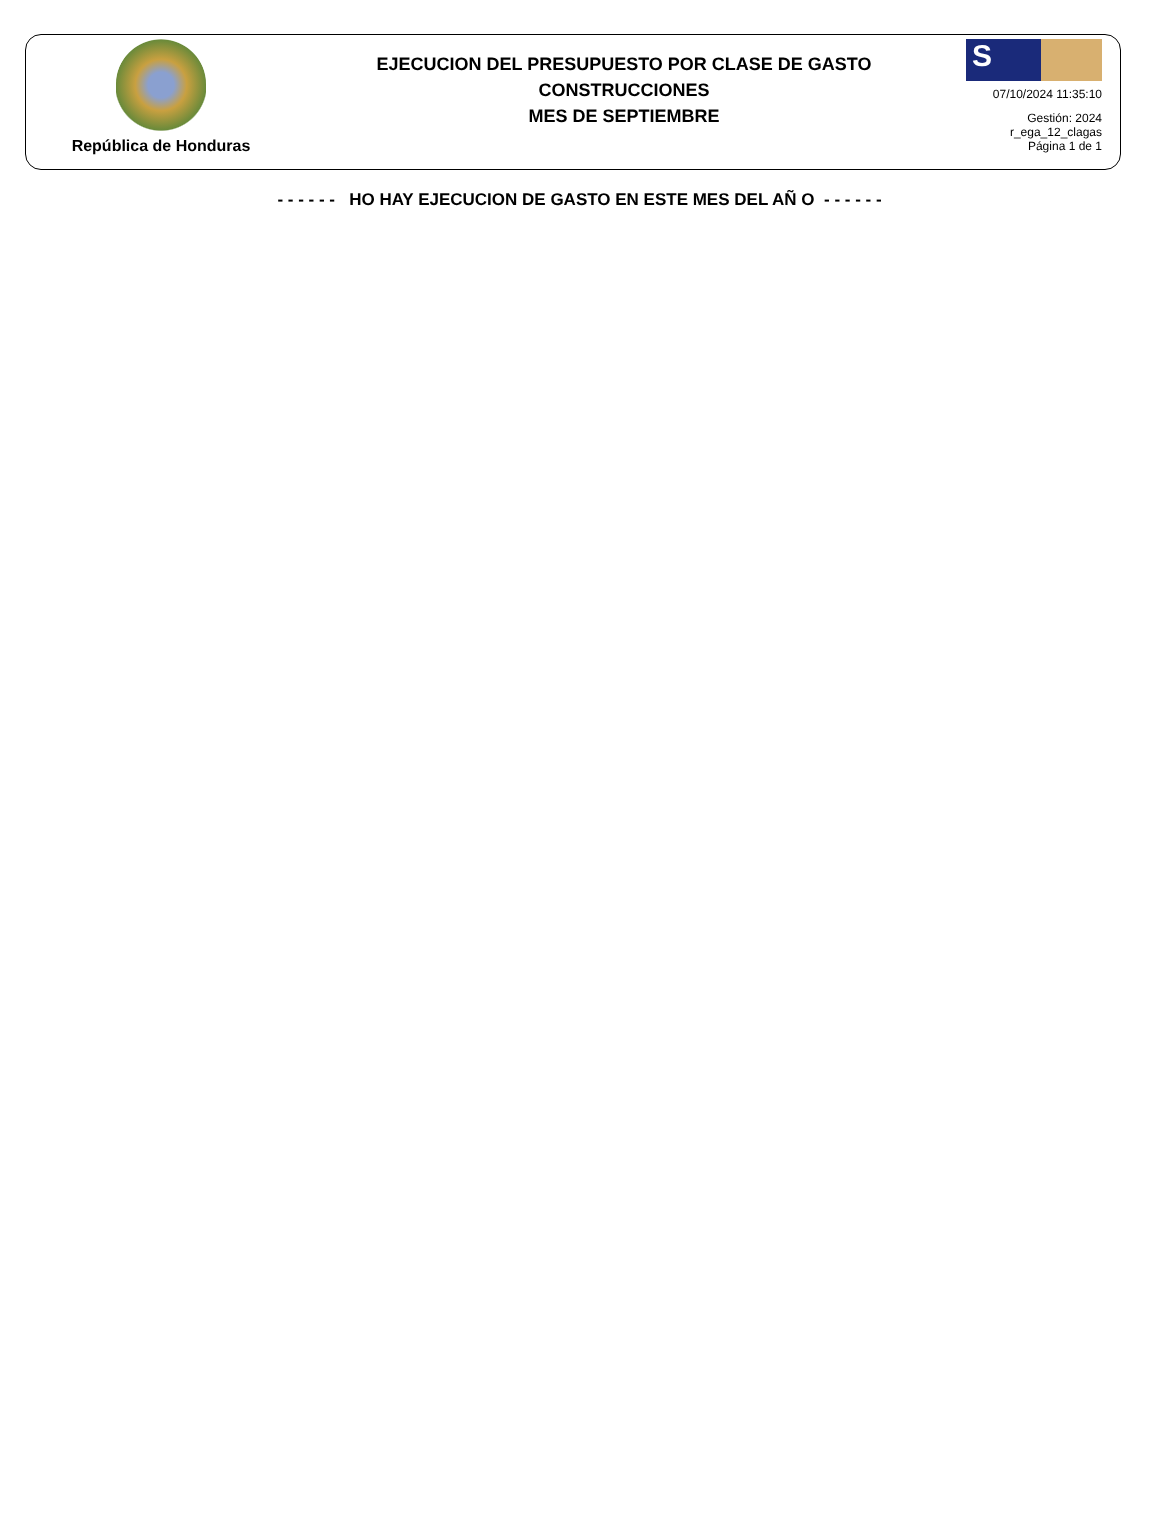República de Honduras
EJECUCION DEL PRESUPUESTO POR CLASE DE GASTO
CONSTRUCCIONES
MES DE SEPTIEMBRE
S
07/10/2024 11:35:10
Gestión: 2024
r_ega_12_clagas
Página 1 de 1
- - - - - - HO HAY EJECUCION DE GASTO EN ESTE MES DEL AÑ O - - - - - -